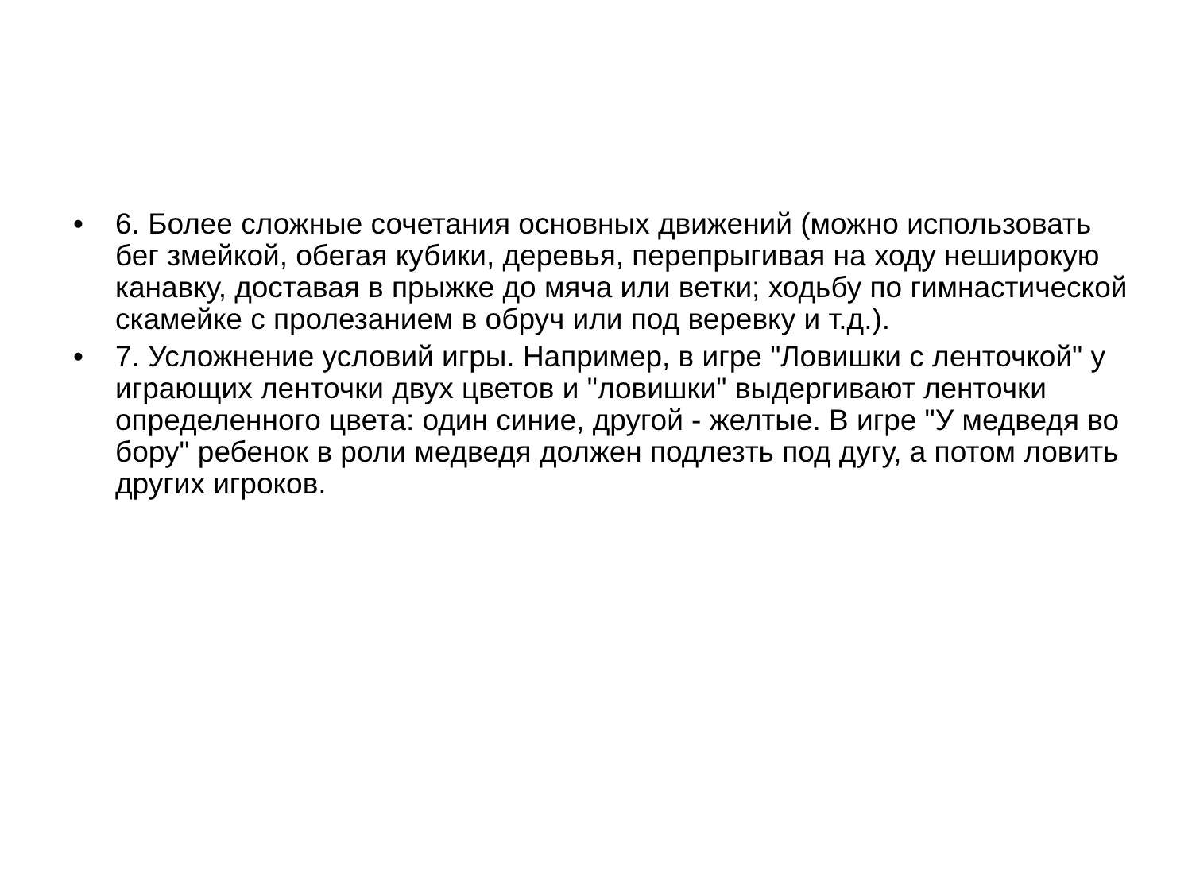• 6. Более сложные сочетания основных движений (можно использовать бег змейкой, обегая кубики, деревья, перепрыгивая на ходу неширокую канавку, доставая в прыжке до мяча или ветки; ходьбу по гимнастической скамейке с пролезанием в обруч или под веревку и т.д.).
• 7. Усложнение условий игры. Например, в игре "Ловишки с ленточкой" у играющих ленточки двух цветов и "ловишки" выдергивают ленточки определенного цвета: один синие, другой - желтые. В игре "У медведя во бору" ребенок в роли медведя должен подлезть под дугу, а потом ловить других игроков.